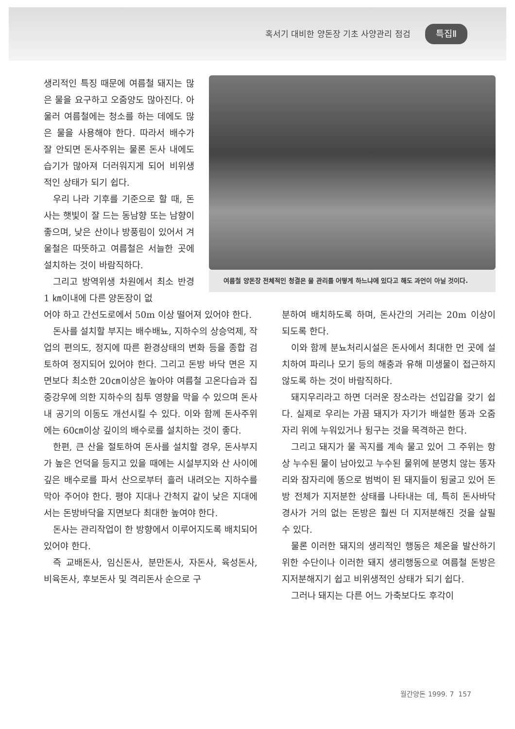혹서기 대비한 양돈장 기초 사양관리 점검 특집Ⅱ
생리적인 특징 때문에 여름철 돼지는 많은 물을 요구하고 오줌양도 많아진다. 아울러 여름철에는 청소를 하는 데에도 많은 물을 사용해야 한다. 따라서 배수가 잘 안되면 돈사주위는 물론 돈사 내에도 습기가 많아져 더러워지게 되어 비위생적인 상태가 되기 쉽다.
우리 나라 기후를 기준으로 할 때, 돈사는 햇빛이 잘 드는 동남향 또는 남향이 좋으며, 낮은 산이나 방풍림이 있어서 겨울철은 따뜻하고 여름철은 서늘한 곳에 설치하는 것이 바람직하다.
그리고 방역위생 차원에서 최소 반경 1 ㎞이내에 다른 양돈장이 없
여름철 양돈장 전체적인 청결은 물 관리를 어떻게 하느냐에 있다고 해도 과언이 아닐 것이다.
어야 하고 간선도로에서 50m 이상 떨어져 있어야 한다.
돈사를 설치할 부지는 배수배뇨, 지하수의 상승억제, 작업의 편의도, 정지에 따른 환경상태의 변화 등을 종합 검토하여 정지되어 있어야 한다. 그리고 돈방 바닥 면은 지면보다 최소한 20㎝이상은 높아야 여름철 고온다습과 집중강우에 의한 지하수의 침투 영향을 막을 수 있으며 돈사내 공기의 이동도 개선시킬 수 있다. 이와 함께 돈사주위에는 60㎝이상 깊이의 배수로를 설치하는 것이 좋다.
한편, 큰 산을 절토하여 돈사를 설치할 경우, 돈사부지가 높은 언덕을 등지고 있을 때에는 시설부지와 산 사이에 깊은 배수로를 파서 산으로부터 흘러 내려오는 지하수를 막아 주어야 한다. 평야 지대나 간척지 같이 낮은 지대에서는 돈방바닥을 지면보다 최대한 높여야 한다.
돈사는 관리작업이 한 방향에서 이루어지도록 배치되어 있어야 한다.
즉 교배돈사, 임신돈사, 분만돈사, 자돈사, 육성돈사, 비육돈사, 후보돈사 및 격리돈사 순으로 구
분하여 배치하도록 하며, 돈사간의 거리는 20m 이상이 되도록 한다.
이와 함께 분뇨처리시설은 돈사에서 최대한 먼 곳에 설치하여 파리나 모기 등의 해충과 유해 미생물이 접근하지 않도록 하는 것이 바람직하다.
돼지우리라고 하면 더러운 장소라는 선입감을 갖기 쉽다. 실제로 우리는 가끔 돼지가 자기가 배설한 똥과 오줌 자리 위에 누워있거나 뒹구는 것을 목격하곤 한다.
그리고 돼지가 물 꼭지를 계속 물고 있어 그 주위는 항상 누수된 물이 남아있고 누수된 물위에 분명치 않는 똥자리와 잠자리에 똥으로 범벅이 된 돼지들이 뒹굴고 있어 돈방 전체가 지저분한 상태를 나타내는 데, 특히 돈사바닥 경사가 거의 없는 돈방은 훨씬 더 지저분해진 것을 살필 수 있다.
물론 이러한 돼지의 생리적인 행동은 체온을 발산하기 위한 수단이나 이러한 돼지 생리행동으로 여름철 돈방은 지저분해지기 쉽고 비위생적인 상태가 되기 쉽다.
그러나 돼지는 다른 어느 가축보다도 후각이
월간양돈 1999. 7 157